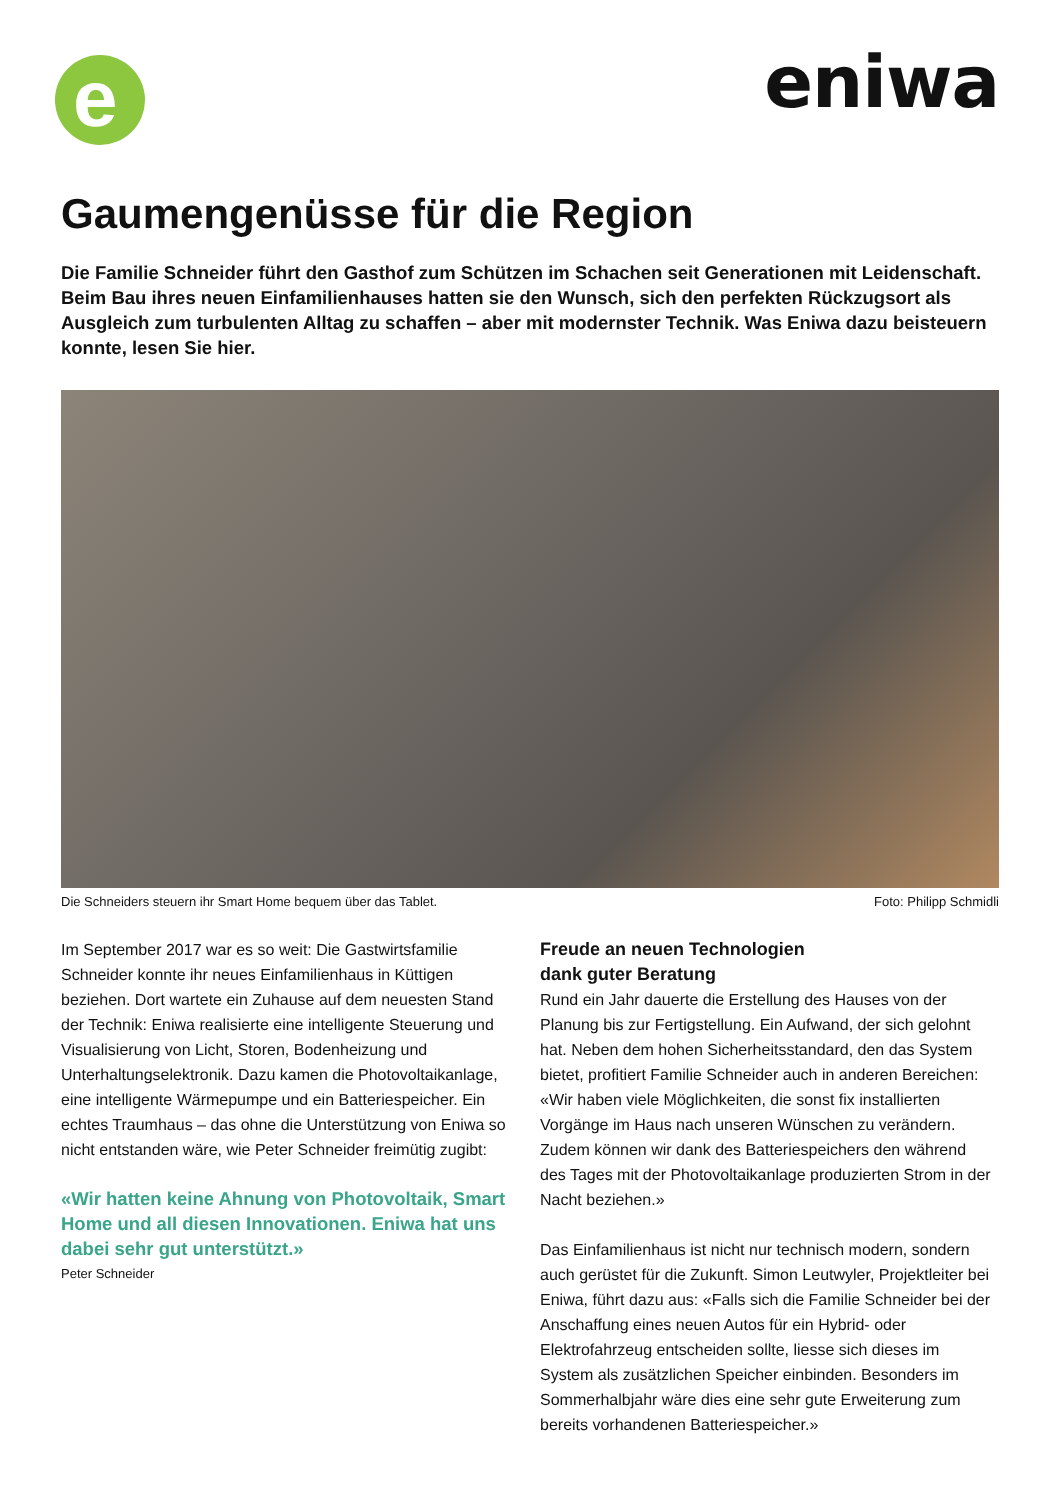e eniwa
Gaumengenüsse für die Region
Die Familie Schneider führt den Gasthof zum Schützen im Schachen seit Generationen mit Leidenschaft. Beim Bau ihres neuen Einfamilienhauses hatten sie den Wunsch, sich den perfekten Rückzugsort als Ausgleich zum turbulenten Alltag zu schaffen – aber mit modernster Technik. Was Eniwa dazu beisteuern konnte, lesen Sie hier.
Die Schneiders steuern ihr Smart Home bequem über das Tablet. Foto: Philipp Schmidli
Im September 2017 war es so weit: Die Gastwirtsfamilie Schneider konnte ihr neues Einfamilienhaus in Küttigen beziehen. Dort wartete ein Zuhause auf dem neuesten Stand der Technik: Eniwa realisierte eine intelligente Steuerung und Visualisierung von Licht, Storen, Bodenheizung und Unterhaltungselektronik. Dazu kamen die Photovoltaikanlage, eine intelligente Wärmepumpe und ein Batteriespeicher. Ein echtes Traumhaus – das ohne die Unterstützung von Eniwa so nicht entstanden wäre, wie Peter Schneider freimütig zugibt:
«Wir hatten keine Ahnung von Photovoltaik, Smart Home und all diesen Innovationen. Eniwa hat uns dabei sehr gut unterstützt.»
Peter Schneider
Freude an neuen Technologien
dank guter Beratung
Rund ein Jahr dauerte die Erstellung des Hauses von der Planung bis zur Fertigstellung. Ein Aufwand, der sich gelohnt hat. Neben dem hohen Sicherheitsstandard, den das System bietet, profitiert Familie Schneider auch in anderen Bereichen: «Wir haben viele Möglichkeiten, die sonst fix installierten Vorgänge im Haus nach unseren Wünschen zu verändern. Zudem können wir dank des Batteriespeichers den während des Tages mit der Photovoltaikanlage produzierten Strom in der Nacht beziehen.»
Das Einfamilienhaus ist nicht nur technisch modern, sondern auch gerüstet für die Zukunft. Simon Leutwyler, Projektleiter bei Eniwa, führt dazu aus: «Falls sich die Familie Schneider bei der Anschaffung eines neuen Autos für ein Hybrid- oder Elektrofahrzeug entscheiden sollte, liesse sich dieses im System als zusätzlichen Speicher einbinden. Besonders im Sommerhalbjahr wäre dies eine sehr gute Erweiterung zum bereits vorhandenen Batteriespeicher.»